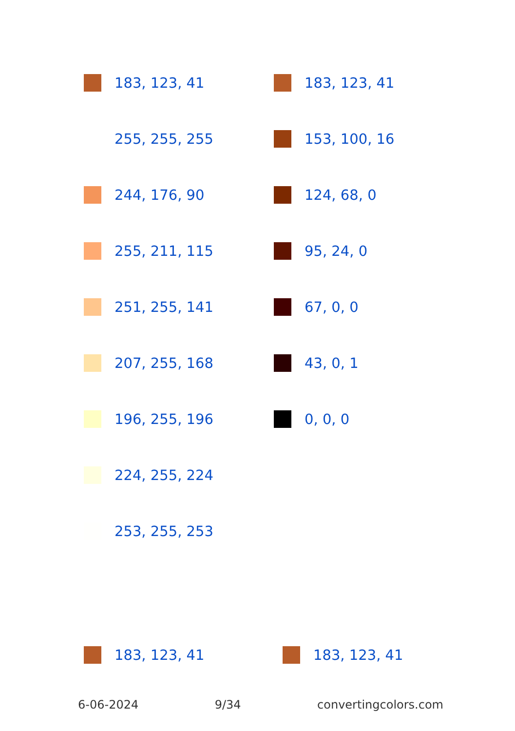183, 123, 41
255, 255, 255
244, 176, 90
255, 211, 115
251, 255, 141
207, 255, 168
196, 255, 196
224, 255, 224
253, 255, 253
183, 123, 41
153, 100, 16
124, 68, 0
95, 24, 0
67, 0, 0
43, 0, 1
0, 0, 0
183, 123, 41 183, 123, 41
6-06-2024 9/34 convertingcolors.com